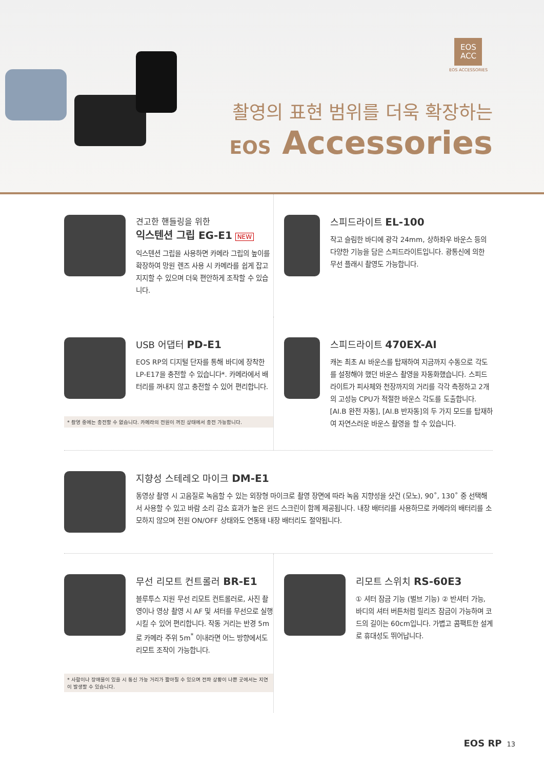EOS
ACC
EOS ACCESSORIES
촬영의 표현 범위를 더욱 확장하는
EOS Accessories
견고한 핸들링을 위한
익스텐션 그립 EG-E1 NEW
익스텐션 그립을 사용하면 카메라 그립의 높이를 확장하여 망원 렌즈 사용 시 카메라를 쉽게 잡고 지지할 수 있으며 더욱 편안하게 조작할 수 있습니다.
스피드라이트 EL-100
작고 슬림한 바디에 광각 24mm, 상하좌우 바운스 등의 다양한 기능을 담은 스피드라이트입니다. 광통신에 의한 무선 플래시 촬영도 가능합니다.
USB 어댑터 PD-E1
EOS RP의 디지털 단자를 통해 바디에 장착한 LP-E17을 충전할 수 있습니다*. 카메라에서 배터리를 꺼내지 않고 충전할 수 있어 편리합니다.
* 촬영 중에는 충전할 수 없습니다. 카메라의 전원이 꺼진 상태에서 충전 가능합니다.
스피드라이트 470EX-AI
캐논 최초 AI 바운스를 탑재하여 지금까지 수동으로 각도를 설정해야 했던 바운스 촬영을 자동화했습니다. 스피드라이트가 피사체와 천장까지의 거리를 각각 측정하고 2개의 고성능 CPU가 적절한 바운스 각도를 도출합니다. [AI.B 완전 자동], [AI.B 반자동]의 두 가지 모드를 탑재하여 자연스러운 바운스 촬영을 할 수 있습니다.
지향성 스테레오 마이크 DM-E1
동영상 촬영 시 고음질로 녹음할 수 있는 외장형 마이크로 촬영 장면에 따라 녹음 지향성을 샷건 (모노), 90˚, 130˚ 중 선택해서 사용할 수 있고 바람 소리 감소 효과가 높은 윈드 스크린이 함께 제공됩니다. 내장 배터리를 사용하므로 카메라의 배터리를 소모하지 않으며 전원 ON/OFF 상태와도 연동돼 내장 배터리도 절약됩니다.
무선 리모트 컨트롤러 BR-E1
블루투스 지원 무선 리모트 컨트롤러로, 사진 촬영이나 영상 촬영 시 AF 및 셔터를 무선으로 실행시킬 수 있어 편리합니다. 작동 거리는 반경 5m로 카메라 주위 5m<sup>*</sup> 이내라면 어느 방향에서도 리모트 조작이 가능합니다.
* 사람이나 장애물이 있을 시 통신 가능 거리가 짧아질 수 있으며 전파 상황이 나쁜 곳에서는 지연이 발생할 수 있습니다.
리모트 스위치 RS-60E3
① 셔터 잠금 기능 (벌브 기능) ② 반셔터 가능, 바디의 셔터 버튼처럼 릴리즈 잠금이 가능하며 코드의 길이는 60cm입니다. 가볍고 콤팩트한 설계로 휴대성도 뛰어납니다.
EOS RP 13